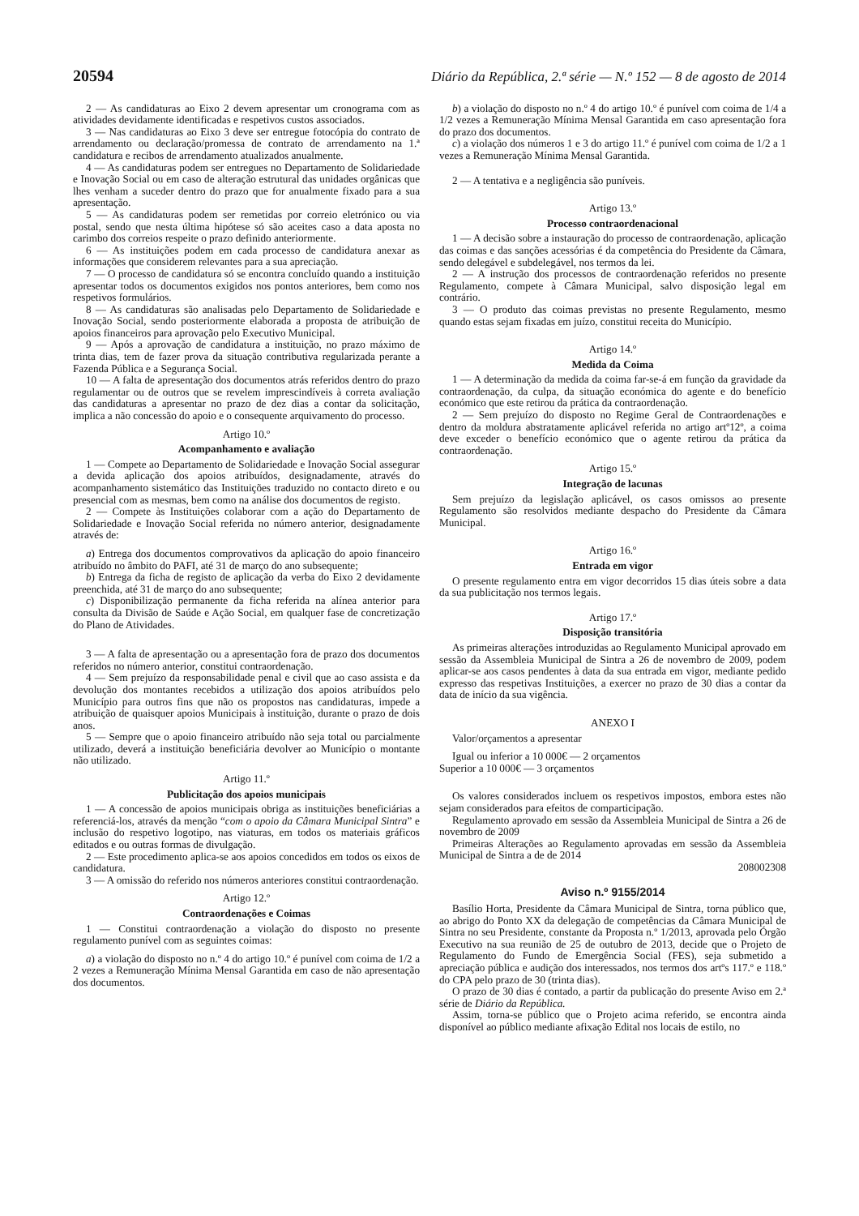20594 Diário da República, 2.ª série — N.º 152 — 8 de agosto de 2014
2 — As candidaturas ao Eixo 2 devem apresentar um cronograma com as atividades devidamente identificadas e respetivos custos associados.
3 — Nas candidaturas ao Eixo 3 deve ser entregue fotocópia do contrato de arrendamento ou declaração/promessa de contrato de arrendamento na 1.ª candidatura e recibos de arrendamento atualizados anualmente.
4 — As candidaturas podem ser entregues no Departamento de Solidariedade e Inovação Social ou em caso de alteração estrutural das unidades orgânicas que lhes venham a suceder dentro do prazo que for anualmente fixado para a sua apresentação.
5 — As candidaturas podem ser remetidas por correio eletrónico ou via postal, sendo que nesta última hipótese só são aceites caso a data aposta no carimbo dos correios respeite o prazo definido anteriormente.
6 — As instituições podem em cada processo de candidatura anexar as informações que considerem relevantes para a sua apreciação.
7 — O processo de candidatura só se encontra concluído quando a instituição apresentar todos os documentos exigidos nos pontos anteriores, bem como nos respetivos formulários.
8 — As candidaturas são analisadas pelo Departamento de Solidariedade e Inovação Social, sendo posteriormente elaborada a proposta de atribuição de apoios financeiros para aprovação pelo Executivo Municipal.
9 — Após a aprovação de candidatura a instituição, no prazo máximo de trinta dias, tem de fazer prova da situação contributiva regularizada perante a Fazenda Pública e a Segurança Social.
10 — A falta de apresentação dos documentos atrás referidos dentro do prazo regulamentar ou de outros que se revelem imprescindíveis à correta avaliação das candidaturas a apresentar no prazo de dez dias a contar da solicitação, implica a não concessão do apoio e o consequente arquivamento do processo.
Artigo 10.º
Acompanhamento e avaliação
1 — Compete ao Departamento de Solidariedade e Inovação Social assegurar a devida aplicação dos apoios atribuídos, designadamente, através do acompanhamento sistemático das Instituições traduzido no contacto direto e ou presencial com as mesmas, bem como na análise dos documentos de registo.
2 — Compete às Instituições colaborar com a ação do Departamento de Solidariedade e Inovação Social referida no número anterior, designadamente através de:
a) Entrega dos documentos comprovativos da aplicação do apoio financeiro atribuído no âmbito do PAFI, até 31 de março do ano subsequente;
b) Entrega da ficha de registo de aplicação da verba do Eixo 2 devidamente preenchida, até 31 de março do ano subsequente;
c) Disponibilização permanente da ficha referida na alínea anterior para consulta da Divisão de Saúde e Ação Social, em qualquer fase de concretização do Plano de Atividades.
3 — A falta de apresentação ou a apresentação fora de prazo dos documentos referidos no número anterior, constitui contraordenação.
4 — Sem prejuízo da responsabilidade penal e civil que ao caso assista e da devolução dos montantes recebidos a utilização dos apoios atribuídos pelo Município para outros fins que não os propostos nas candidaturas, impede a atribuição de quaisquer apoios Municipais à instituição, durante o prazo de dois anos.
5 — Sempre que o apoio financeiro atribuído não seja total ou parcialmente utilizado, deverá a instituição beneficiária devolver ao Município o montante não utilizado.
Artigo 11.º
Publicitação dos apoios municipais
1 — A concessão de apoios municipais obriga as instituições beneficiárias a referenciá-los, através da menção “com o apoio da Câmara Municipal Sintra” e inclusão do respetivo logotipo, nas viaturas, em todos os materiais gráficos editados e ou outras formas de divulgação.
2 — Este procedimento aplica-se aos apoios concedidos em todos os eixos de candidatura.
3 — A omissão do referido nos números anteriores constitui contraordenação.
Artigo 12.º
Contraordenações e Coimas
1 — Constitui contraordenação a violação do disposto no presente regulamento punível com as seguintes coimas:
a) a violação do disposto no n.º 4 do artigo 10.º é punível com coima de 1/2 a 2 vezes a Remuneração Mínima Mensal Garantida em caso de não apresentação dos documentos.
b) a violação do disposto no n.º 4 do artigo 10.º é punível com coima de 1/4 a 1/2 vezes a Remuneração Mínima Mensal Garantida em caso apresentação fora do prazo dos documentos.
c) a violação dos números 1 e 3 do artigo 11.º é punível com coima de 1/2 a 1 vezes a Remuneração Mínima Mensal Garantida.
2 — A tentativa e a negligência são puníveis.
Artigo 13.º
Processo contraordenacional
1 — A decisão sobre a instauração do processo de contraordenação, aplicação das coimas e das sanções acessórias é da competência do Presidente da Câmara, sendo delegável e subdelegável, nos termos da lei.
2 — A instrução dos processos de contraordenação referidos no presente Regulamento, compete à Câmara Municipal, salvo disposição legal em contrário.
3 — O produto das coimas previstas no presente Regulamento, mesmo quando estas sejam fixadas em juízo, constitui receita do Município.
Artigo 14.º
Medida da Coima
1 — A determinação da medida da coima far-se-á em função da gravidade da contraordenação, da culpa, da situação económica do agente e do benefício económico que este retirou da prática da contraordenação.
2 — Sem prejuízo do disposto no Regime Geral de Contraordenações e dentro da moldura abstratamente aplicável referida no artigo artº12º, a coima deve exceder o benefício económico que o agente retirou da prática da contraordenação.
Artigo 15.º
Integração de lacunas
Sem prejuízo da legislação aplicável, os casos omissos ao presente Regulamento são resolvidos mediante despacho do Presidente da Câmara Municipal.
Artigo 16.º
Entrada em vigor
O presente regulamento entra em vigor decorridos 15 dias úteis sobre a data da sua publicitação nos termos legais.
Artigo 17.º
Disposição transitória
As primeiras alterações introduzidas ao Regulamento Municipal aprovado em sessão da Assembleia Municipal de Sintra a 26 de novembro de 2009, podem aplicar-se aos casos pendentes à data da sua entrada em vigor, mediante pedido expresso das respetivas Instituições, a exercer no prazo de 30 dias a contar da data de início da sua vigência.
ANEXO I
Valor/orçamentos a apresentar
Igual ou inferior a 10 000€ — 2 orçamentos
Superior a 10 000€ — 3 orçamentos
Os valores considerados incluem os respetivos impostos, embora estes não sejam considerados para efeitos de comparticipação.
Regulamento aprovado em sessão da Assembleia Municipal de Sintra a 26 de novembro de 2009
Primeiras Alterações ao Regulamento aprovadas em sessão da Assembleia Municipal de Sintra a de de 2014
208002308
Aviso n.º 9155/2014
Basílio Horta, Presidente da Câmara Municipal de Sintra, torna público que, ao abrigo do Ponto XX da delegação de competências da Câmara Municipal de Sintra no seu Presidente, constante da Proposta n.º 1/2013, aprovada pelo Órgão Executivo na sua reunião de 25 de outubro de 2013, decide que o Projeto de Regulamento do Fundo de Emergência Social (FES), seja submetido a apreciação pública e audição dos interessados, nos termos dos artºs 117.º e 118.º do CPA pelo prazo de 30 (trinta dias).
O prazo de 30 dias é contado, a partir da publicação do presente Aviso em 2.ª série de Diário da República.
Assim, torna-se público que o Projeto acima referido, se encontra ainda disponível ao público mediante afixação Edital nos locais de estilo, no